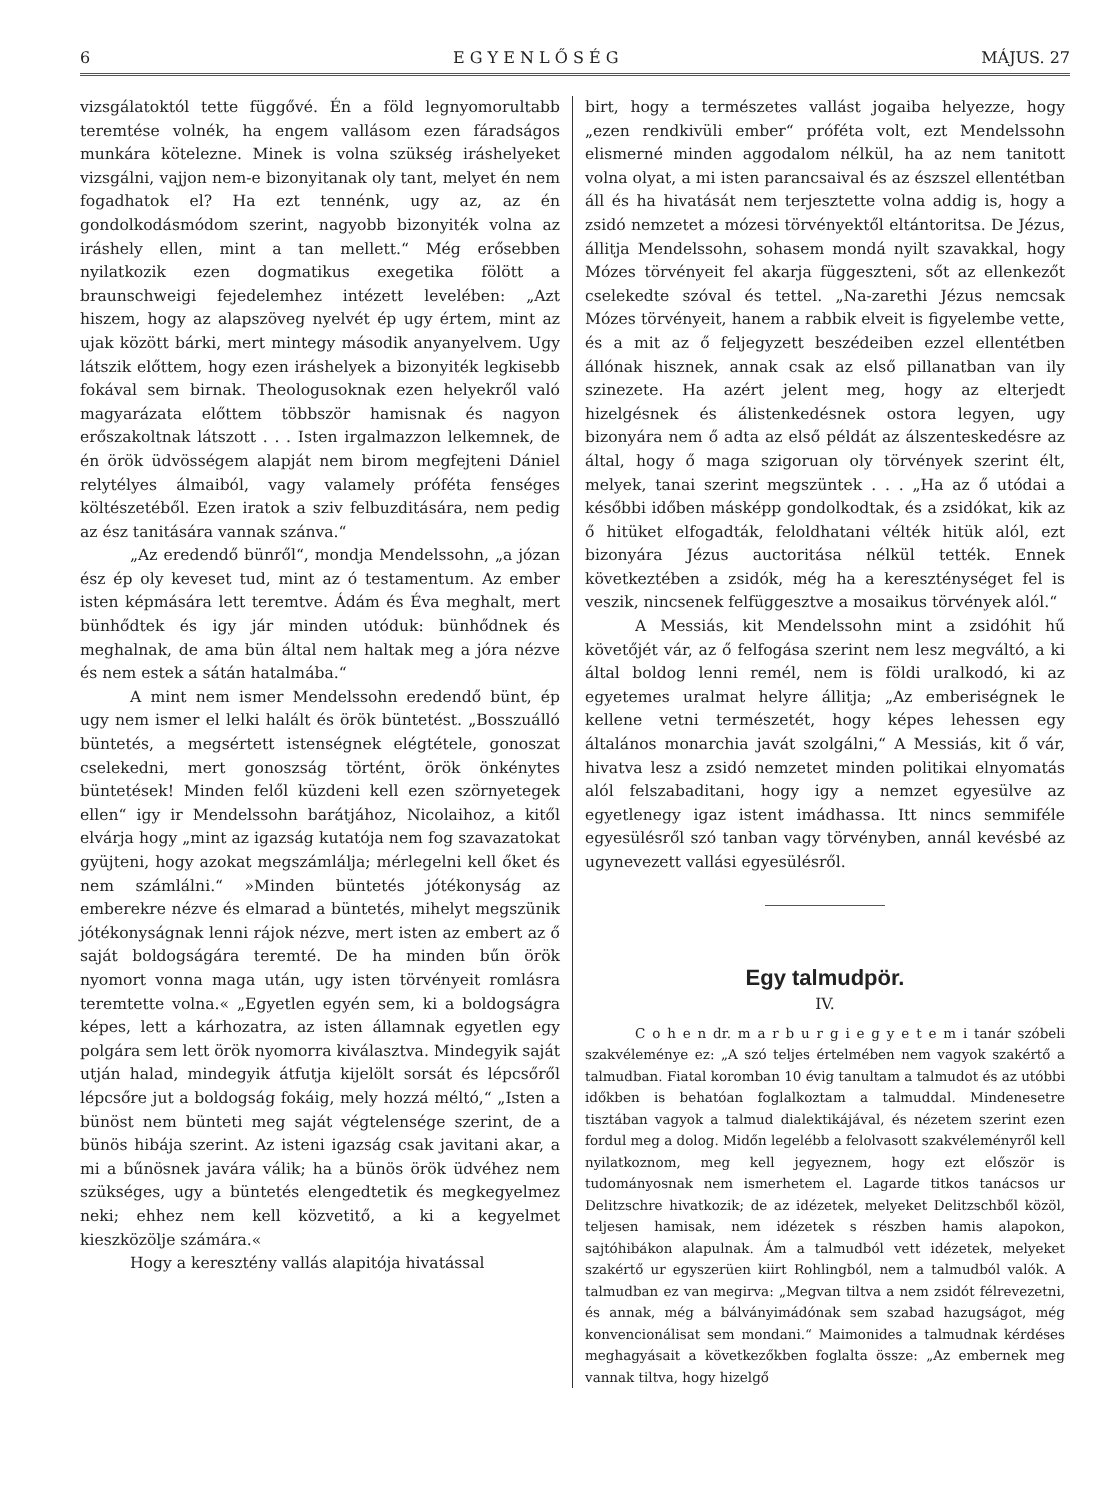6 E G Y E N L Ő S É G MÁJUS. 27
vizsgálatoktól tette függővé. Én a föld legnyomorultabb teremtése volnék, ha engem vallásom ezen fáradságos munkára kötelezne. Minek is volna szükség iráshelyeket vizsgálni, vajjon nem-e bizonyitanak oly tant, melyet én nem fogadhatok el? Ha ezt tennénk, ugy az, az én gondolkodásmódom szerint, nagyobb bizonyiték volna az iráshely ellen, mint a tan mellett.“ Még erősebben nyilatkozik ezen dogmatikus exegetika fölött a braunschweigi fejedelemhez intézett levelében: „Azt hiszem, hogy az alapszöveg nyelvét ép ugy értem, mint az ujak között bárki, mert mintegy második anyanyelvem. Ugy látszik előttem, hogy ezen iráshelyek a bizonyiték legkisebb fokával sem birnak. Theologusoknak ezen helyekről való magyarázata előttem többször hamisnak és nagyon erőszakoltnak látszott . . . Isten irgalmazzon lelkemnek, de én örök üdvösségem alapját nem birom megfejteni Dániel relytélyes álmaiból, vagy valamely próféta fenséges költészetéből. Ezen iratok a sziv felbuzditására, nem pedig az ész tanitására vannak szánva.“
„Az eredendő bünről“, mondja Mendelssohn, „a józan ész ép oly keveset tud, mint az ó testamentum. Az ember isten képmására lett teremtve. Ádám és Éva meghalt, mert bünhődtek és igy jár minden utóduk: bünhődnek és meghalnak, de ama bün által nem haltak meg a jóra nézve és nem estek a sátán hatalmába.“
A mint nem ismer Mendelssohn eredendő bünt, ép ugy nem ismer el lelki halált és örök büntetést. „Bosszuálló büntetés, a megsértett istenségnek elégtétele, gonoszat cselekedni, mert gonoszság történt, örök önkénytes büntetések! Minden felől küzdeni kell ezen szörnyetegek ellen“ igy ir Mendelssohn barátjához, Nicolaihoz, a kitől elvárja hogy „mint az igazság kutatója nem fog szavazatokat gyüjteni, hogy azokat megszámlálja; mérlegelni kell őket és nem számlálni.“ »Minden büntetés jótékonyság az emberekre nézve és elmarad a büntetés, mihelyt megszünik jótékonyságnak lenni rájok nézve, mert isten az embert az ő saját boldogságára teremté. De ha minden bűn örök nyomort vonna maga után, ugy isten törvényeit romlásra teremtette volna.« „Egyetlen egyén sem, ki a boldogságra képes, lett a kárhozatra, az isten államnak egyetlen egy polgára sem lett örök nyomorra kiválasztva. Mindegyik saját utján halad, mindegyik átfutja kijelölt sorsát és lépcsőről lépcsőre jut a boldogság fokáig, mely hozzá méltó,“ „Isten a bünöst nem bünteti meg saját végtelensége szerint, de a bünös hibája szerint. Az isteni igazság csak javitani akar, a mi a bűnösnek javára válik; ha a bünös örök üdvéhez nem szükséges, ugy a büntetés elengedtetik és megkegyelmez neki; ehhez nem kell közvetitő, a ki a kegyelmet kieszközölje számára.«
Hogy a keresztény vallás alapitója hivatással
birt, hogy a természetes vallást jogaiba helyezze, hogy „ezen rendkivüli ember“ próféta volt, ezt Mendelssohn elismerné minden aggodalom nélkül, ha az nem tanitott volna olyat, a mi isten parancsaival és az észszel ellentétban áll és ha hivatását nem terjesztette volna addig is, hogy a zsidó nemzetet a mózesi törvényektől eltántoritsa. De Jézus, állitja Mendelssohn, sohasem mondá nyilt szavakkal, hogy Mózes törvényeit fel akarja függeszteni, sőt az ellenkezőt cselekedte szóval és tettel. „Na-zarethi Jézus nemcsak Mózes törvényeit, hanem a rabbik elveit is figyelembe vette, és a mit az ő feljegyzett beszédeiben ezzel ellentétben állónak hisznek, annak csak az első pillanatban van ily szinezete. Ha azért jelent meg, hogy az elterjedt hizelgésnek és álistenkedésnek ostora legyen, ugy bizonyára nem ő adta az első példát az álszenteskedésre az által, hogy ő maga szigoruan oly törvények szerint élt, melyek, tanai szerint megszüntek . . . „Ha az ő utódai a későbbi időben másképp gondolkodtak, és a zsidókat, kik az ő hitüket elfogadták, feloldhatani vélték hitük alól, ezt bizonyára Jézus auctoritása nélkül tették. Ennek következtében a zsidók, még ha a kereszténységet fel is veszik, nincsenek felfüggesztve a mosaikus törvények alól.“
A Messiás, kit Mendelssohn mint a zsidóhit hű követőjét vár, az ő felfogása szerint nem lesz megváltó, a ki által boldog lenni remél, nem is földi uralkodó, ki az egyetemes uralmat helyre állitja; „Az emberiségnek le kellene vetni természetét, hogy képes lehessen egy általános monarchia javát szolgálni,“ A Messiás, kit ő vár, hivatva lesz a zsidó nemzetet minden politikai elnyomatás alól felszabaditani, hogy igy a nemzet egyesülve az egyetlenegy igaz istent imádhassa. Itt nincs semmiféle egyesülésről szó tanban vagy törvényben, annál kevésbé az ugynevezett vallási egyesülésről.
Egy talmudpör.
IV.
C o h e n dr. m a r b u r g i e g y e t e m i tanár szóbeli szakvéleménye ez: „A szó teljes értelmében nem vagyok szakértő a talmudban. Fiatal koromban 10 évig tanultam a talmudot és az utóbbi időkben is behatóan foglalkoztam a talmuddal. Mindenesetre tisztában vagyok a talmud dialektikájával, és nézetem szerint ezen fordul meg a dolog. Midőn legelébb a felolvasott szakvéleményről kell nyilatkoznom, meg kell jegyeznem, hogy ezt először is tudományosnak nem ismerhetem el. Lagarde titkos tanácsos ur Delitzschre hivatkozik; de az idézetek, melyeket Delitzschből közöl, teljesen hamisak, nem idézetek s részben hamis alapokon, sajtóhibákon alapulnak. Ám a talmudból vett idézetek, melyeket szakértő ur egyszerüen kiirt Rohlingból, nem a talmudból valók. A talmudban ez van megirva: „Megvan tiltva a nem zsidót félrevezetni, és annak, még a bálványimádónak sem szabad hazugságot, még konvencionálisat sem mondani.“ Maimonides a talmudnak kérdéses meghagyásait a következőkben foglalta össze: „Az embernek meg vannak tiltva, hogy hizelgő